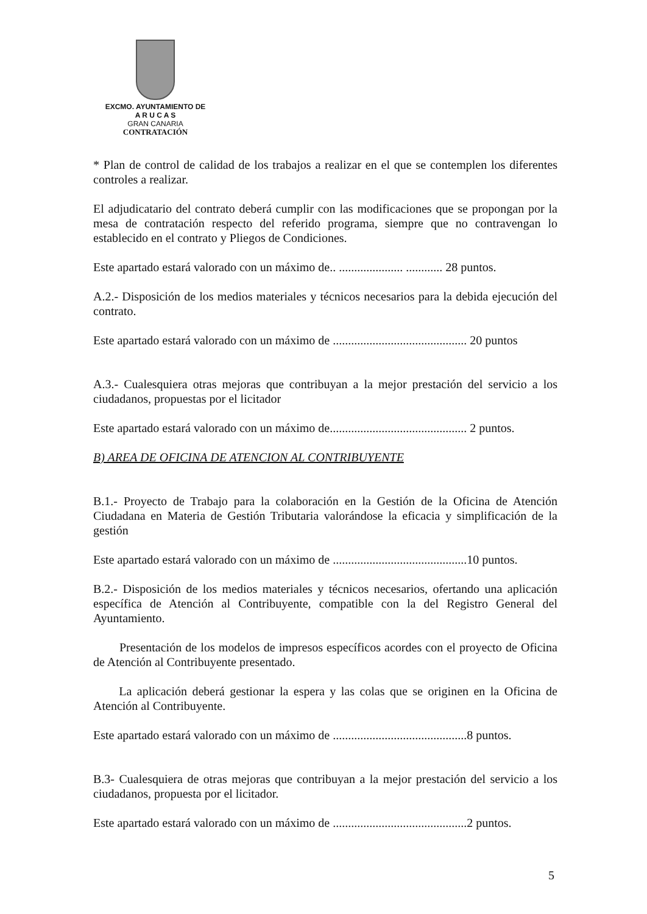EXCMO. AYUNTAMIENTO DE
A R U C A S
GRAN CANARIA
CONTRATACIÓN
* Plan de control de calidad de los trabajos a realizar en el que se contemplen los diferentes controles a realizar.
El adjudicatario del contrato deberá cumplir con las modificaciones que se propongan por la mesa de contratación respecto del referido programa, siempre que no contravengan lo establecido en el contrato y Pliegos de Condiciones.
Este apartado estará valorado con un máximo de.. ..................... ............ 28 puntos.
A.2.- Disposición de los medios materiales y técnicos necesarios para la debida ejecución del contrato.
Este apartado estará valorado con un máximo de ............................................ 20 puntos
A.3.- Cualesquiera otras mejoras que contribuyan a la mejor prestación del servicio a los ciudadanos, propuestas por el licitador
Este apartado estará valorado con un máximo de............................................. 2 puntos.
B) AREA DE OFICINA DE ATENCION AL CONTRIBUYENTE
B.1.- Proyecto de Trabajo para la colaboración en la Gestión de la Oficina de Atención Ciudadana en Materia de Gestión Tributaria valorándose la eficacia y simplificación de la gestión
Este apartado estará valorado con un máximo de ............................................10 puntos.
B.2.- Disposición de los medios materiales y técnicos necesarios, ofertando una aplicación específica de Atención al Contribuyente, compatible con la del Registro General del Ayuntamiento.
Presentación de los modelos de impresos específicos acordes con el proyecto de Oficina de Atención al Contribuyente presentado.
La aplicación deberá gestionar la espera y las colas que se originen en la Oficina de Atención al Contribuyente.
Este apartado estará valorado con un máximo de ............................................8 puntos.
B.3- Cualesquiera de otras mejoras que contribuyan a la mejor prestación del servicio a los ciudadanos, propuesta por el licitador.
Este apartado estará valorado con un máximo de ............................................2 puntos.
5